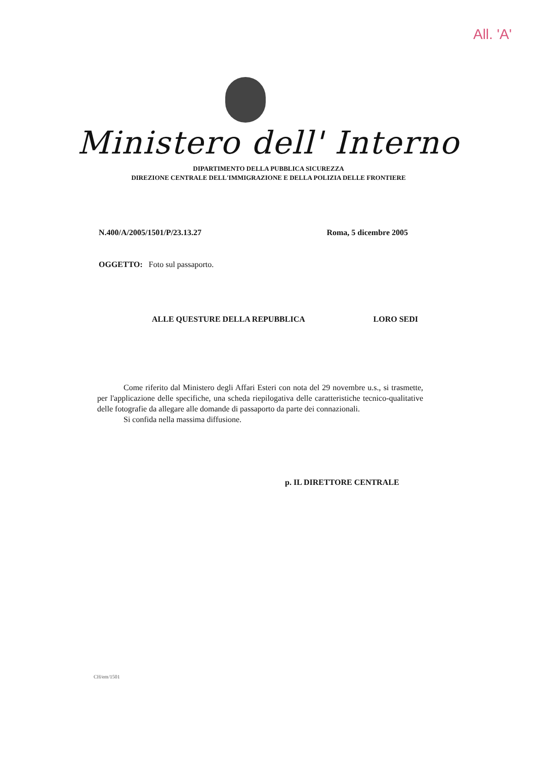All. 'A'
Ministero dell' Interno
DIPARTIMENTO DELLA PUBBLICA SICUREZZA
DIREZIONE CENTRALE DELL'IMMIGRAZIONE E DELLA POLIZIA DELLE FRONTIERE
N.400/A/2005/1501/P/23.13.27 Roma, 5 dicembre 2005
OGGETTO: Foto sul passaporto.
ALLE QUESTURE DELLA REPUBBLICA LORO SEDI
Come riferito dal Ministero degli Affari Esteri con nota del 29 novembre u.s., si trasmette, per l'applicazione delle specifiche, una scheda riepilogativa delle caratteristiche tecnico-qualitative delle fotografie da allegare alle domande di passaporto da parte dei connazionali.
Si confida nella massima diffusione.
p. IL DIRETTORE CENTRALE
CH/em/1501